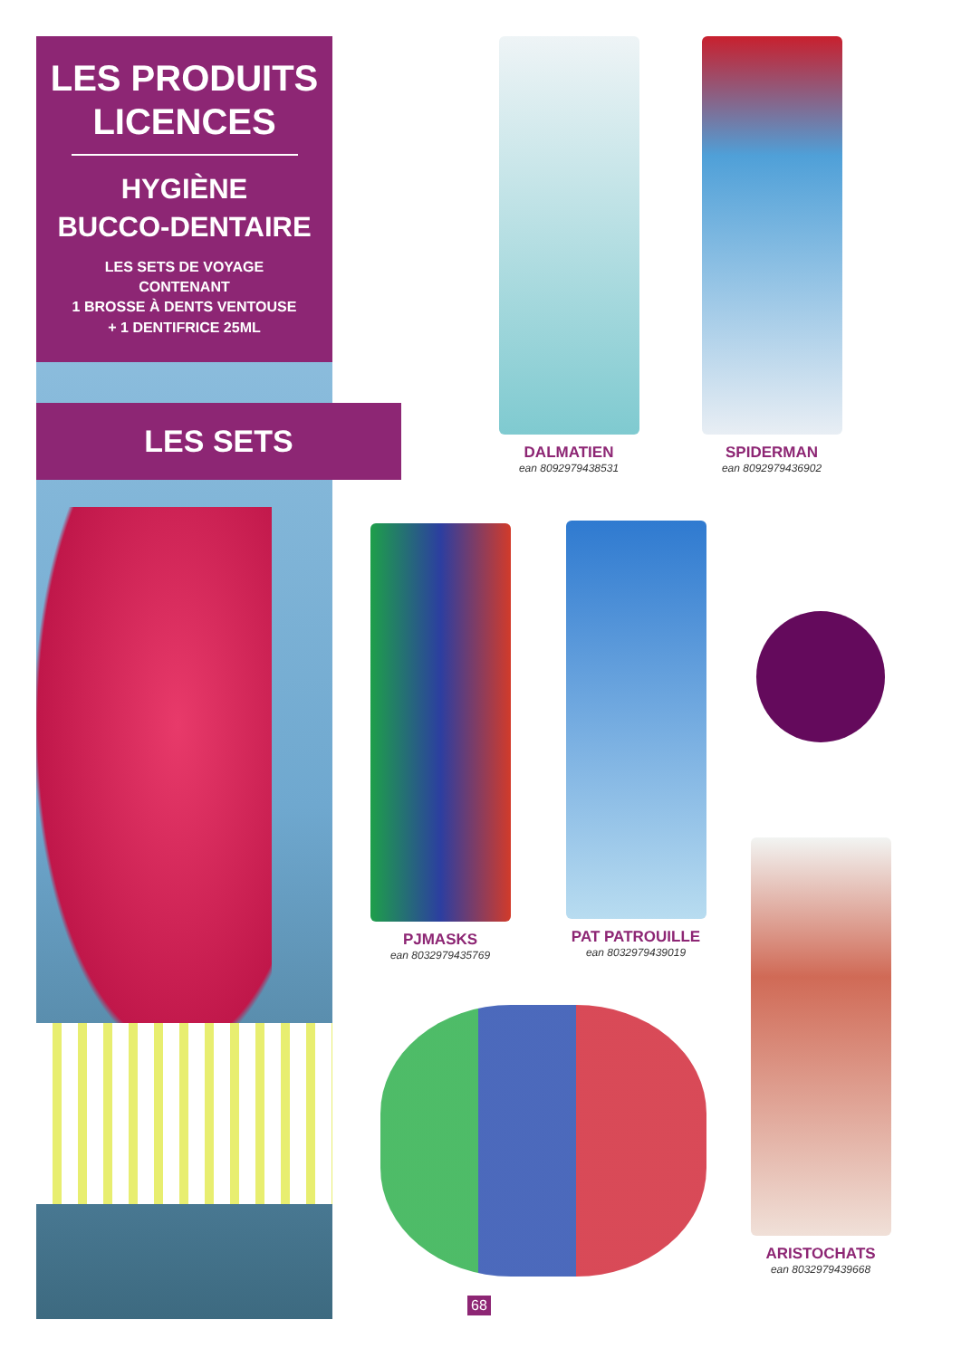LES PRODUITS
LICENCES
HYGIÈNE
BUCCO-DENTAIRE
LES SETS DE VOYAGE
CONTENANT
1 BROSSE À DENTS VENTOUSE
+ 1 DENTIFRICE 25ML
LES SETS
DALMATIEN
ean 8092979438531
SPIDERMAN
ean 8092979436902
PJMASKS
ean 8032979435769
PAT PATROUILLE
ean 8032979439019
ARISTOCHATS
ean 8032979439668
68